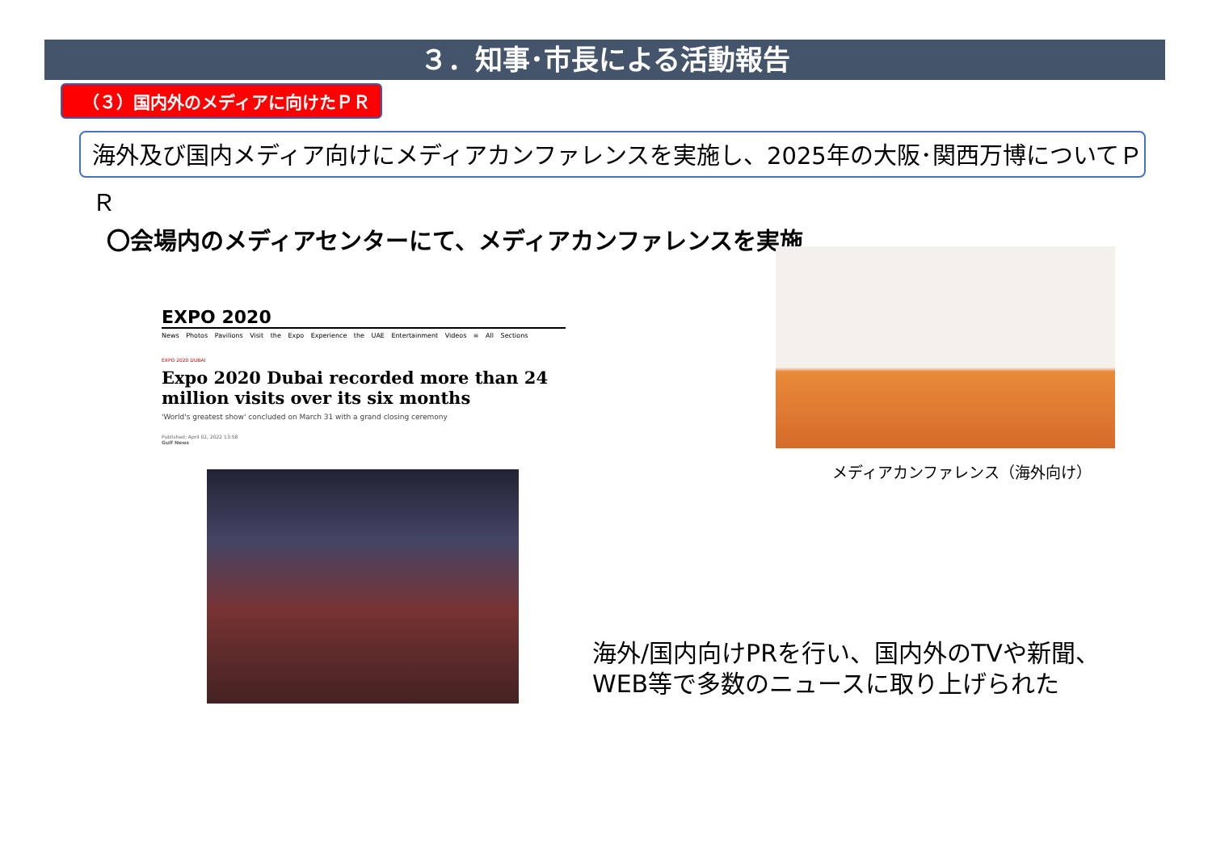３．知事･市長による活動報告
（３）国内外のメディアに向けたＰＲ
海外及び国内メディア向けにメディアカンファレンスを実施し、2025年の大阪･関西万博についてＰＲ
〇会場内のメディアセンターにて、メディアカンファレンスを実施
EXPO 2020
News Photos Pavilions Visit the Expo Experience the UAE Entertainment Videos ≡ All Sections
EXPO 2020 DUBAI
Expo 2020 Dubai recorded more than 24 million visits over its six months
'World's greatest show' concluded on March 31 with a grand closing ceremony
Published: April 02, 2022 13:58
Gulf News
メディアカンファレンス（海外向け）
海外/国内向けPRを行い、国内外のTVや新聞、
WEB等で多数のニュースに取り上げられた